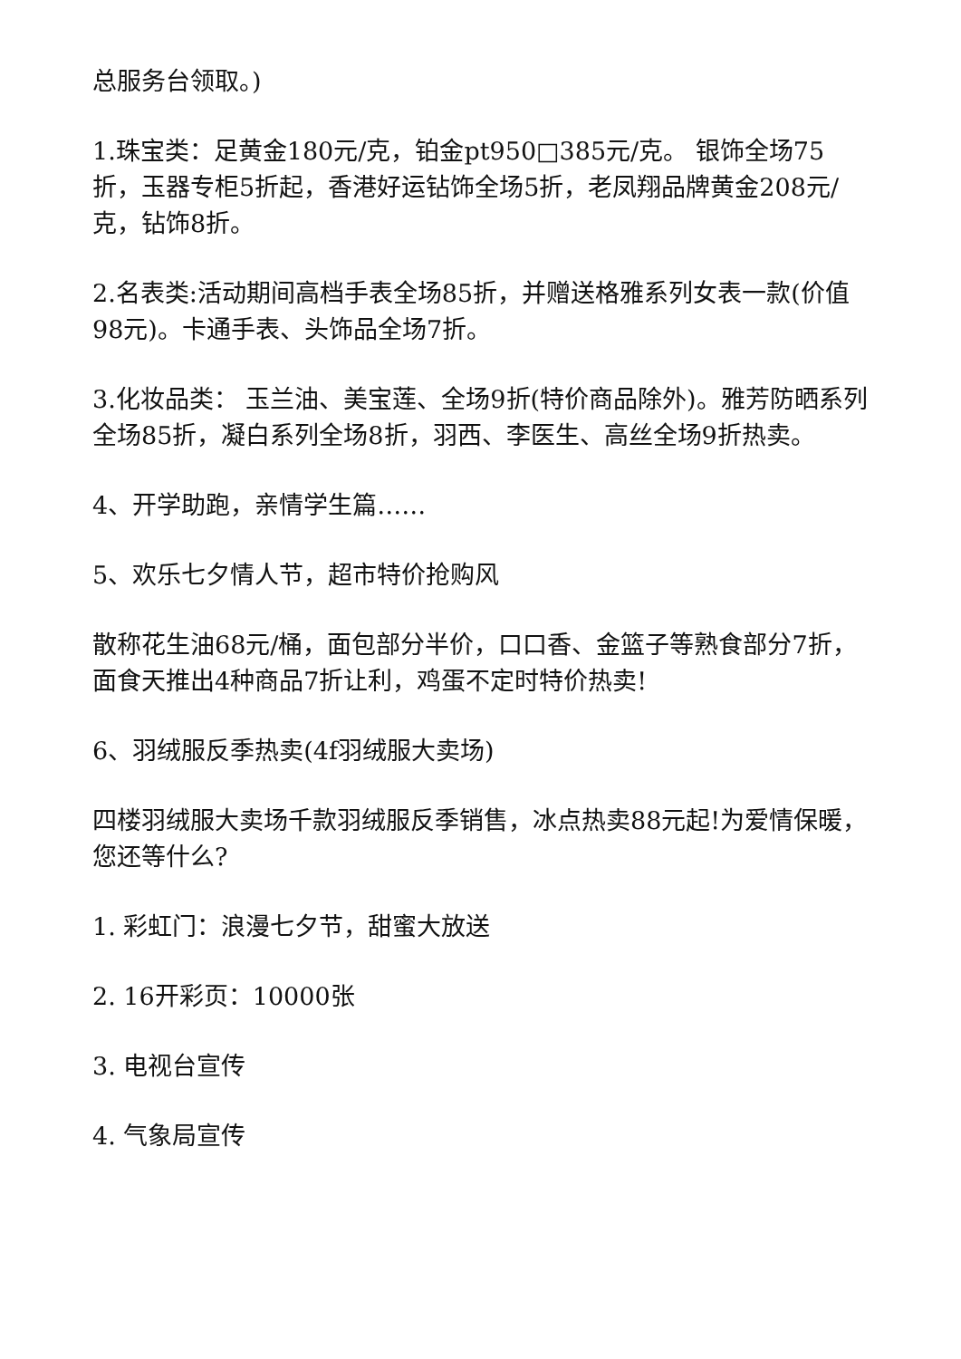总服务台领取。)
1.珠宝类：足黄金180元/克，铂金pt950□385元/克。 银饰全场75折，玉器专柜5折起，香港好运钻饰全场5折，老凤翔品牌黄金208元/克，钻饰8折。
2.名表类:活动期间高档手表全场85折，并赠送格雅系列女表一款(价值98元)。卡通手表、头饰品全场7折。
3.化妆品类： 玉兰油、美宝莲、全场9折(特价商品除外)。雅芳防晒系列全场85折，凝白系列全场8折，羽西、李医生、高丝全场9折热卖。
4、开学助跑，亲情学生篇……
5、欢乐七夕情人节，超市特价抢购风
散称花生油68元/桶，面包部分半价，口口香、金篮子等熟食部分7折，面食天推出4种商品7折让利，鸡蛋不定时特价热卖!
6、羽绒服反季热卖(4f羽绒服大卖场)
四楼羽绒服大卖场千款羽绒服反季销售，冰点热卖88元起!为爱情保暖，您还等什么?
1. 彩虹门：浪漫七夕节，甜蜜大放送
2. 16开彩页：10000张
3. 电视台宣传
4. 气象局宣传